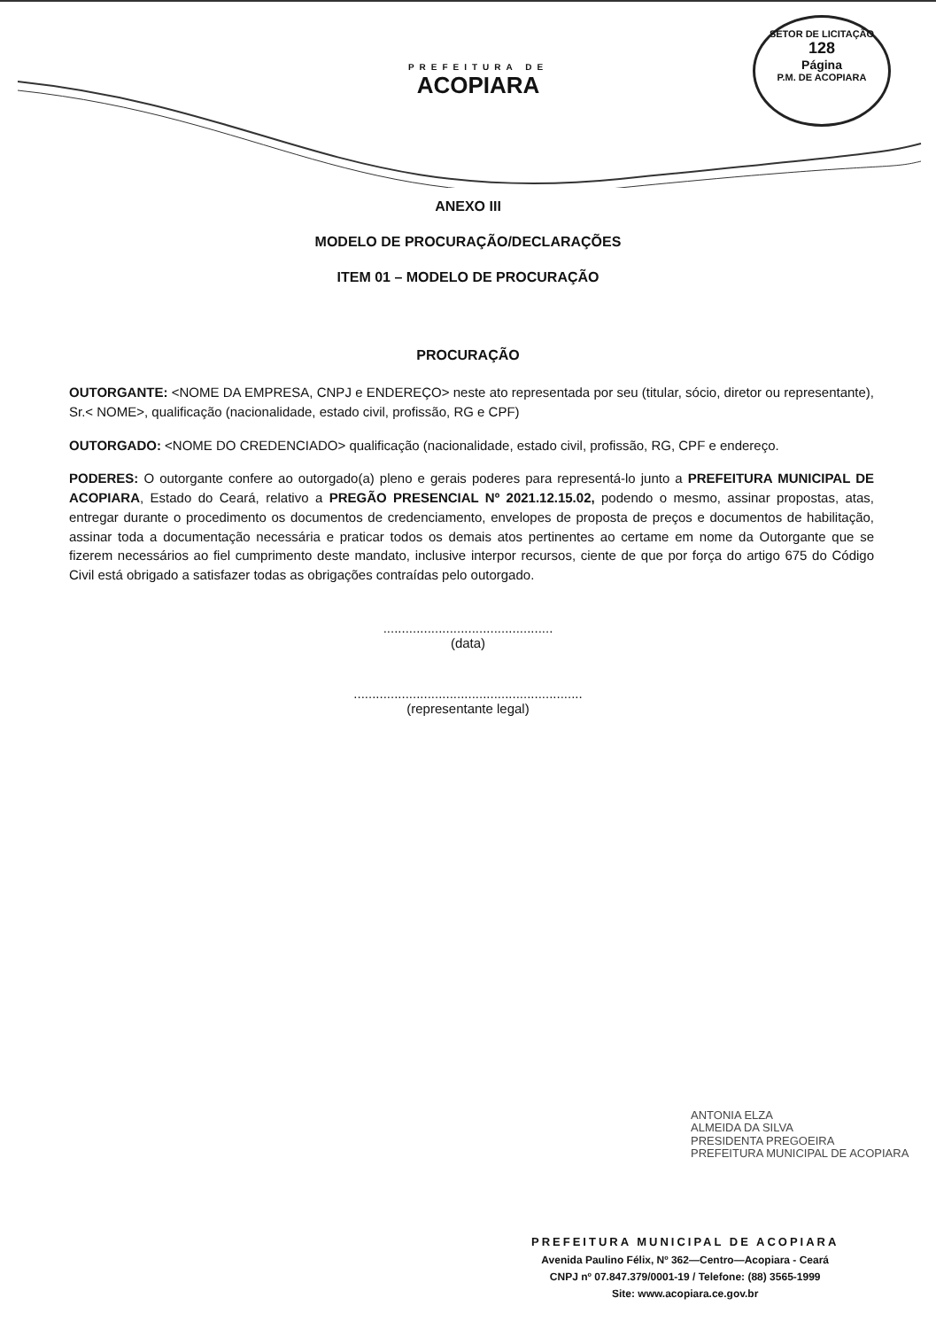PREFEITURA DE
ACOPIARA
SETOR DE LICITAÇÃO
128
Página
P.M. DE ACOPIARA
ANEXO III
MODELO DE PROCURAÇÃO/DECLARAÇÕES
ITEM 01 – MODELO DE PROCURAÇÃO
PROCURAÇÃO
OUTORGANTE: <NOME DA EMPRESA, CNPJ e ENDEREÇO> neste ato representada por seu (titular, sócio, diretor ou representante), Sr.< NOME>, qualificação (nacionalidade, estado civil, profissão, RG e CPF)
OUTORGADO: <NOME DO CREDENCIADO> qualificação (nacionalidade, estado civil, profissão, RG, CPF e endereço.
PODERES: O outorgante confere ao outorgado(a) pleno e gerais poderes para representá-lo junto a PREFEITURA MUNICIPAL DE ACOPIARA, Estado do Ceará, relativo a PREGÃO PRESENCIAL Nº 2021.12.15.02, podendo o mesmo, assinar propostas, atas, entregar durante o procedimento os documentos de credenciamento, envelopes de proposta de preços e documentos de habilitação, assinar toda a documentação necessária e praticar todos os demais atos pertinentes ao certame em nome da Outorgante que se fizerem necessários ao fiel cumprimento deste mandato, inclusive interpor recursos, ciente de que por força do artigo 675 do Código Civil está obrigado a satisfazer todas as obrigações contraídas pelo outorgado.
..............................................
(data)
..............................................................
(representante legal)
ANTONIA ELZA
ALMEIDA DA SILVA
PRESIDENTA PREGOEIRA
PREFEITURA MUNICIPAL DE ACOPIARA
PREFEITURA MUNICIPAL DE ACOPIARA
Avenida Paulino Félix, Nº 362—Centro—Acopiara - Ceará
CNPJ nº 07.847.379/0001-19 / Telefone: (88) 3565-1999
Site: www.acopiara.ce.gov.br